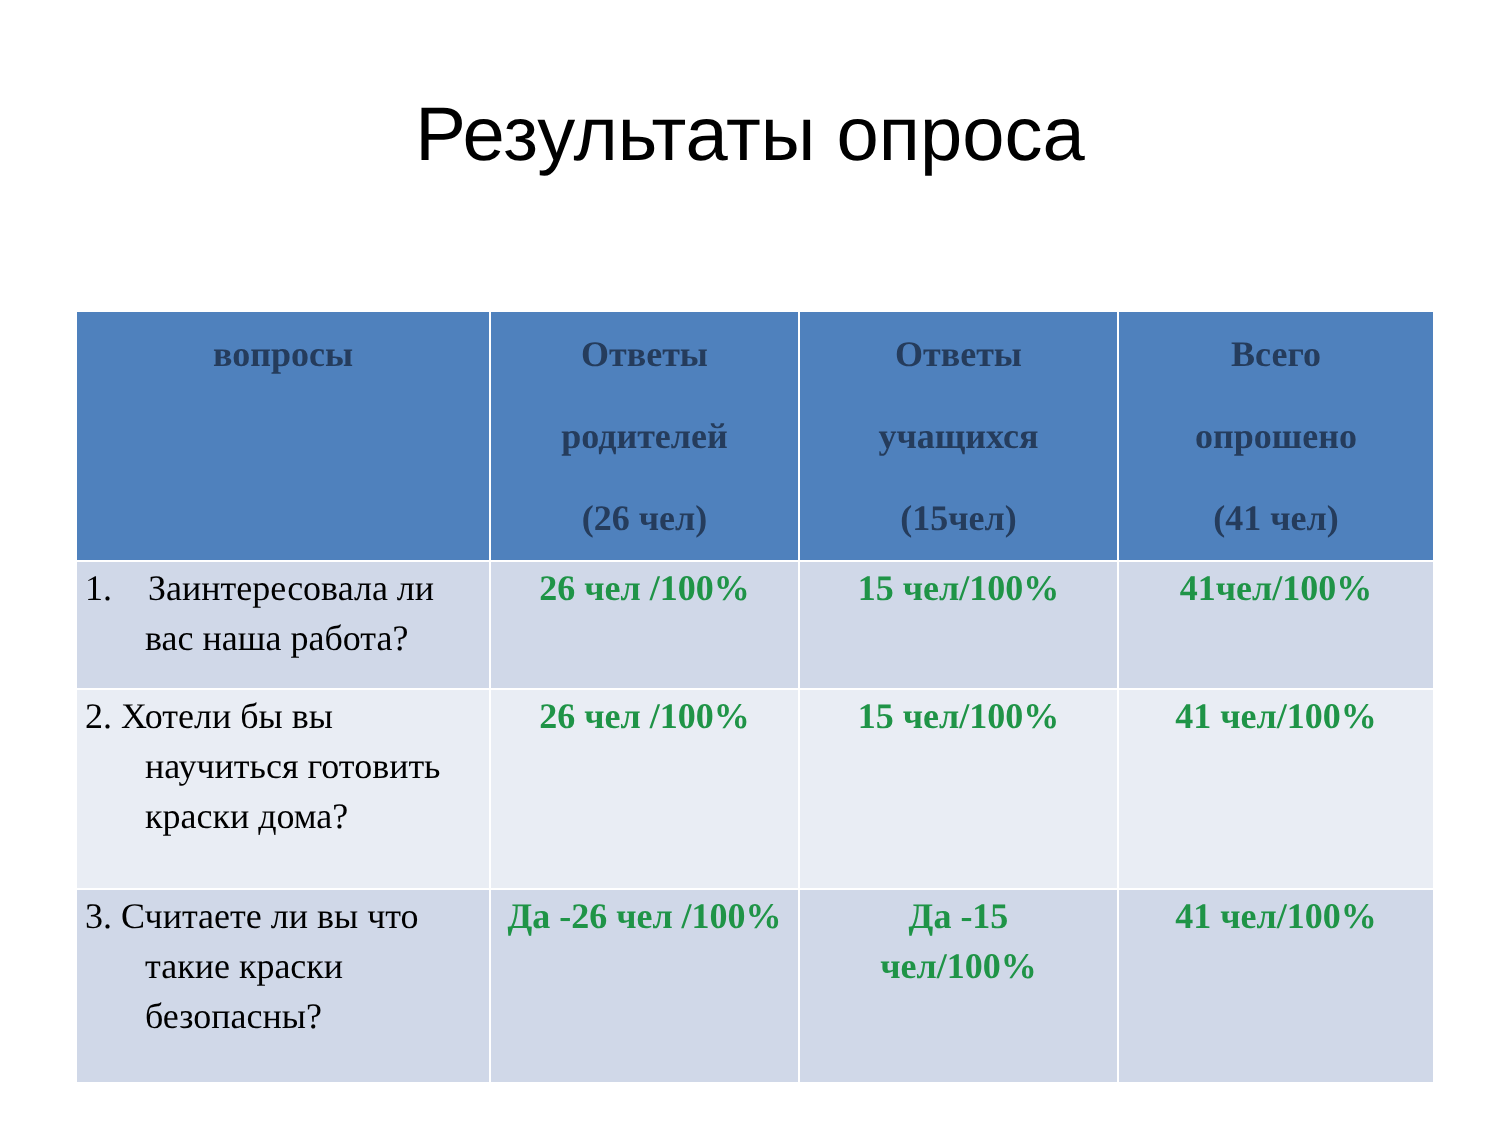Результаты опроса
| вопросы | Ответы родителей (26 чел) | Ответы учащихся (15чел) | Всего опрошено (41 чел) |
| --- | --- | --- | --- |
| 1. Заинтересовала ли вас наша работа? | 26 чел /100% | 15 чел/100% | 41чел/100% |
| 2. Хотели бы вы научиться готовить краски дома? | 26 чел /100% | 15 чел/100% | 41 чел/100% |
| 3. Считаете ли вы что такие краски безопасны? | Да -26 чел /100% | Да -15 чел/100% | 41 чел/100% |